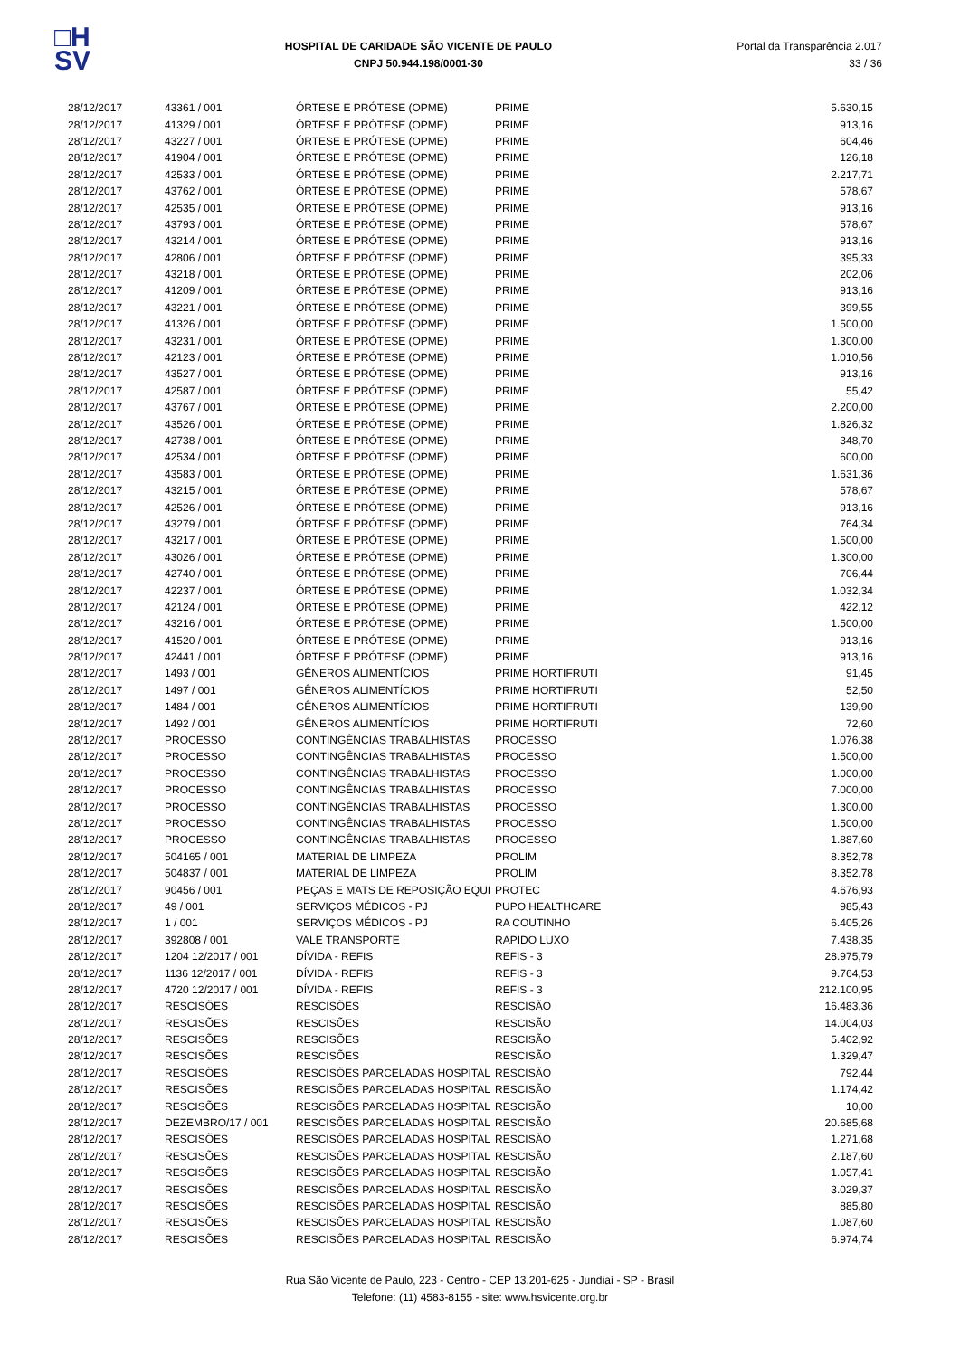□H
SV
HOSPITAL DE CARIDADE SÃO VICENTE DE PAULO
CNPJ 50.944.198/0001-30
Portal da Transparência 2.017
33 / 36
| 28/12/2017 | 43361 / 001 | ÓRTESE E PRÓTESE (OPME) | PRIME | 5.630,15 |
| 28/12/2017 | 41329 / 001 | ÓRTESE E PRÓTESE (OPME) | PRIME | 913,16 |
| 28/12/2017 | 43227 / 001 | ÓRTESE E PRÓTESE (OPME) | PRIME | 604,46 |
| 28/12/2017 | 41904 / 001 | ÓRTESE E PRÓTESE (OPME) | PRIME | 126,18 |
| 28/12/2017 | 42533 / 001 | ÓRTESE E PRÓTESE (OPME) | PRIME | 2.217,71 |
| 28/12/2017 | 43762 / 001 | ÓRTESE E PRÓTESE (OPME) | PRIME | 578,67 |
| 28/12/2017 | 42535 / 001 | ÓRTESE E PRÓTESE (OPME) | PRIME | 913,16 |
| 28/12/2017 | 43793 / 001 | ÓRTESE E PRÓTESE (OPME) | PRIME | 578,67 |
| 28/12/2017 | 43214 / 001 | ÓRTESE E PRÓTESE (OPME) | PRIME | 913,16 |
| 28/12/2017 | 42806 / 001 | ÓRTESE E PRÓTESE (OPME) | PRIME | 395,33 |
| 28/12/2017 | 43218 / 001 | ÓRTESE E PRÓTESE (OPME) | PRIME | 202,06 |
| 28/12/2017 | 41209 / 001 | ÓRTESE E PRÓTESE (OPME) | PRIME | 913,16 |
| 28/12/2017 | 43221 / 001 | ÓRTESE E PRÓTESE (OPME) | PRIME | 399,55 |
| 28/12/2017 | 41326 / 001 | ÓRTESE E PRÓTESE (OPME) | PRIME | 1.500,00 |
| 28/12/2017 | 43231 / 001 | ÓRTESE E PRÓTESE (OPME) | PRIME | 1.300,00 |
| 28/12/2017 | 42123 / 001 | ÓRTESE E PRÓTESE (OPME) | PRIME | 1.010,56 |
| 28/12/2017 | 43527 / 001 | ÓRTESE E PRÓTESE (OPME) | PRIME | 913,16 |
| 28/12/2017 | 42587 / 001 | ÓRTESE E PRÓTESE (OPME) | PRIME | 55,42 |
| 28/12/2017 | 43767 / 001 | ÓRTESE E PRÓTESE (OPME) | PRIME | 2.200,00 |
| 28/12/2017 | 43526 / 001 | ÓRTESE E PRÓTESE (OPME) | PRIME | 1.826,32 |
| 28/12/2017 | 42738 / 001 | ÓRTESE E PRÓTESE (OPME) | PRIME | 348,70 |
| 28/12/2017 | 42534 / 001 | ÓRTESE E PRÓTESE (OPME) | PRIME | 600,00 |
| 28/12/2017 | 43583 / 001 | ÓRTESE E PRÓTESE (OPME) | PRIME | 1.631,36 |
| 28/12/2017 | 43215 / 001 | ÓRTESE E PRÓTESE (OPME) | PRIME | 578,67 |
| 28/12/2017 | 42526 / 001 | ÓRTESE E PRÓTESE (OPME) | PRIME | 913,16 |
| 28/12/2017 | 43279 / 001 | ÓRTESE E PRÓTESE (OPME) | PRIME | 764,34 |
| 28/12/2017 | 43217 / 001 | ÓRTESE E PRÓTESE (OPME) | PRIME | 1.500,00 |
| 28/12/2017 | 43026 / 001 | ÓRTESE E PRÓTESE (OPME) | PRIME | 1.300,00 |
| 28/12/2017 | 42740 / 001 | ÓRTESE E PRÓTESE (OPME) | PRIME | 706,44 |
| 28/12/2017 | 42237 / 001 | ÓRTESE E PRÓTESE (OPME) | PRIME | 1.032,34 |
| 28/12/2017 | 42124 / 001 | ÓRTESE E PRÓTESE (OPME) | PRIME | 422,12 |
| 28/12/2017 | 43216 / 001 | ÓRTESE E PRÓTESE (OPME) | PRIME | 1.500,00 |
| 28/12/2017 | 41520 / 001 | ÓRTESE E PRÓTESE (OPME) | PRIME | 913,16 |
| 28/12/2017 | 42441 / 001 | ÓRTESE E PRÓTESE (OPME) | PRIME | 913,16 |
| 28/12/2017 | 1493 / 001 | GÊNEROS ALIMENTÍCIOS | PRIME HORTIFRUTI | 91,45 |
| 28/12/2017 | 1497 / 001 | GÊNEROS ALIMENTÍCIOS | PRIME HORTIFRUTI | 52,50 |
| 28/12/2017 | 1484 / 001 | GÊNEROS ALIMENTÍCIOS | PRIME HORTIFRUTI | 139,90 |
| 28/12/2017 | 1492 / 001 | GÊNEROS ALIMENTÍCIOS | PRIME HORTIFRUTI | 72,60 |
| 28/12/2017 | PROCESSO | CONTINGÊNCIAS TRABALHISTAS | PROCESSO | 1.076,38 |
| 28/12/2017 | PROCESSO | CONTINGÊNCIAS TRABALHISTAS | PROCESSO | 1.500,00 |
| 28/12/2017 | PROCESSO | CONTINGÊNCIAS TRABALHISTAS | PROCESSO | 1.000,00 |
| 28/12/2017 | PROCESSO | CONTINGÊNCIAS TRABALHISTAS | PROCESSO | 7.000,00 |
| 28/12/2017 | PROCESSO | CONTINGÊNCIAS TRABALHISTAS | PROCESSO | 1.300,00 |
| 28/12/2017 | PROCESSO | CONTINGÊNCIAS TRABALHISTAS | PROCESSO | 1.500,00 |
| 28/12/2017 | PROCESSO | CONTINGÊNCIAS TRABALHISTAS | PROCESSO | 1.887,60 |
| 28/12/2017 | 504165 / 001 | MATERIAL DE LIMPEZA | PROLIM | 8.352,78 |
| 28/12/2017 | 504837 / 001 | MATERIAL DE LIMPEZA | PROLIM | 8.352,78 |
| 28/12/2017 | 90456 / 001 | PEÇAS E MATS DE REPOSIÇÃO EQUI | PROTEC | 4.676,93 |
| 28/12/2017 | 49 / 001 | SERVIÇOS MÉDICOS - PJ | PUPO HEALTHCARE | 985,43 |
| 28/12/2017 | 1 / 001 | SERVIÇOS MÉDICOS - PJ | RA COUTINHO | 6.405,26 |
| 28/12/2017 | 392808 / 001 | VALE TRANSPORTE | RAPIDO LUXO | 7.438,35 |
| 28/12/2017 | 1204 12/2017 / 001 | DÍVIDA - REFIS | REFIS - 3 | 28.975,79 |
| 28/12/2017 | 1136 12/2017 / 001 | DÍVIDA - REFIS | REFIS - 3 | 9.764,53 |
| 28/12/2017 | 4720 12/2017 / 001 | DÍVIDA - REFIS | REFIS - 3 | 212.100,95 |
| 28/12/2017 | RESCISÕES | RESCISÕES | RESCISÃO | 16.483,36 |
| 28/12/2017 | RESCISÕES | RESCISÕES | RESCISÃO | 14.004,03 |
| 28/12/2017 | RESCISÕES | RESCISÕES | RESCISÃO | 5.402,92 |
| 28/12/2017 | RESCISÕES | RESCISÕES | RESCISÃO | 1.329,47 |
| 28/12/2017 | RESCISÕES | RESCISÕES PARCELADAS HOSPITAL | RESCISÃO | 792,44 |
| 28/12/2017 | RESCISÕES | RESCISÕES PARCELADAS HOSPITAL | RESCISÃO | 1.174,42 |
| 28/12/2017 | RESCISÕES | RESCISÕES PARCELADAS HOSPITAL | RESCISÃO | 10,00 |
| 28/12/2017 | DEZEMBRO/17 / 001 | RESCISÕES PARCELADAS HOSPITAL | RESCISÃO | 20.685,68 |
| 28/12/2017 | RESCISÕES | RESCISÕES PARCELADAS HOSPITAL | RESCISÃO | 1.271,68 |
| 28/12/2017 | RESCISÕES | RESCISÕES PARCELADAS HOSPITAL | RESCISÃO | 2.187,60 |
| 28/12/2017 | RESCISÕES | RESCISÕES PARCELADAS HOSPITAL | RESCISÃO | 1.057,41 |
| 28/12/2017 | RESCISÕES | RESCISÕES PARCELADAS HOSPITAL | RESCISÃO | 3.029,37 |
| 28/12/2017 | RESCISÕES | RESCISÕES PARCELADAS HOSPITAL | RESCISÃO | 885,80 |
| 28/12/2017 | RESCISÕES | RESCISÕES PARCELADAS HOSPITAL | RESCISÃO | 1.087,60 |
| 28/12/2017 | RESCISÕES | RESCISÕES PARCELADAS HOSPITAL | RESCISÃO | 6.974,74 |
Rua São Vicente de Paulo, 223 - Centro - CEP 13.201-625 - Jundiaí - SP - Brasil
Telefone: (11) 4583-8155 - site: www.hsvicente.org.br